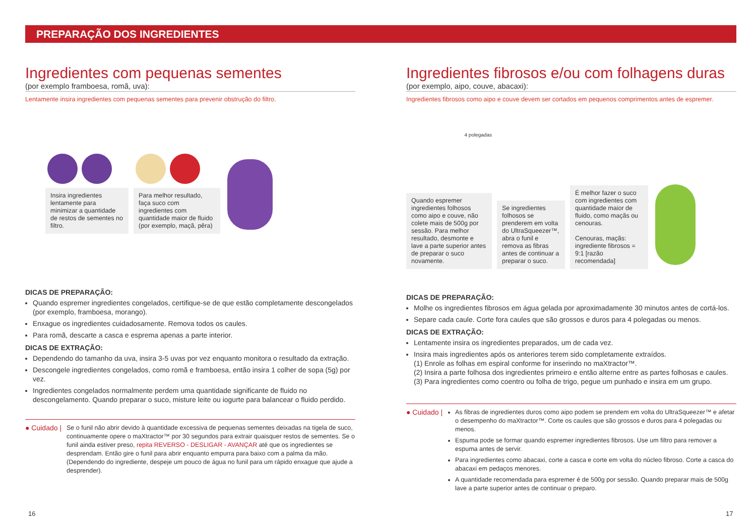PREPARAÇÃO DOS INGREDIENTES
Ingredientes com pequenas sementes
(por exemplo framboesa, romã, uva):
Lentamente insira ingredientes com pequenas sementes para prevenir obstrução do filtro.
Insira ingredientes lentamente para minimizar a quantidade de restos de sementes no filtro.
Para melhor resultado, faça suco com ingredientes com quantidade maior de fluido (por exemplo, maçã, pêra)
DICAS DE PREPARAÇÃO:
Quando espremer ingredientes congelados, certifique-se de que estão completamente descongelados (por exemplo, framboesa, morango).
Enxague os ingredientes cuidadosamente. Remova todos os caules.
Para romã, descarte a casca e esprema apenas a parte interior.
DICAS DE EXTRAÇÃO:
Dependendo do tamanho da uva, insira 3-5 uvas por vez enquanto monitora o resultado da extração.
Descongele ingredientes congelados, como romã e framboesa, então insira 1 colher de sopa (5g) por vez.
Ingredientes congelados normalmente perdem uma quantidade significante de fluido no descongelamento. Quando preparar o suco, misture leite ou iogurte para balancear o fluido perdido.
● Cuidado | Se o funil não abrir devido à quantidade excessiva de pequenas sementes deixadas na tigela de suco, continuamente opere o maXtractor™ por 30 segundos para extrair quaisquer restos de sementes. Se o funil ainda estiver preso, repita REVERSO - DESLIGAR - AVANÇAR até que os ingredientes se desprendam. Então gire o funil para abrir enquanto empurra para baixo com a palma da mão. (Dependendo do ingrediente, despeje um pouco de água no funil para um rápido enxague que ajude a desprender).
Ingredientes fibrosos e/ou com folhagens duras
(por exemplo, aipo, couve, abacaxi):
Ingredientes fibrosos como aipo e couve devem ser cortados em pequenos comprimentos antes de espremer.
4 polegadas
Quando espremer ingredientes folhosos como aipo e couve, não colete mais de 500g por sessão. Para melhor resultado, desmonte e lave a parte superior antes de preparar o suco novamente.
Se ingredientes folhosos se prenderem em volta do UltraSqueezer™, abra o funil e remova as fibras antes de continuar a preparar o suco.
É melhor fazer o suco com ingredientes com quantidade maior de fluido, como maçãs ou cenouras.
Cenouras, maçãs: ingrediente fibrosos = 9:1 [razão recomendada]
DICAS DE PREPARAÇÃO:
Molhe os ingredientes fibrosos em água gelada por aproximadamente 30 minutos antes de cortá-los.
Separe cada caule. Corte fora caules que são grossos e duros para 4 polegadas ou menos.
DICAS DE EXTRAÇÃO:
Lentamente insira os ingredientes preparados, um de cada vez.
Insira mais ingredientes após os anteriores terem sido completamente extraídos.
(1) Enrole as folhas em espiral conforme for inserindo no maXtractor™.
(2) Insira a parte folhosa dos ingredientes primeiro e então alterne entre as partes folhosas e caules.
(3) Para ingredientes como coentro ou folha de trigo, pegue um punhado e insira em um grupo.
● Cuidado |
As fibras de ingredientes duros como aipo podem se prendem em volta do UltraSqueezer™ e afetar o desempenho do maXtractor™. Corte os caules que são grossos e duros para 4 polegadas ou menos.
Espuma pode se formar quando espremer ingredientes fibrosos. Use um filtro para remover a espuma antes de servir.
Para ingredientes como abacaxi, corte a casca e corte em volta do núcleo fibroso. Corte a casca do abacaxi em pedaços menores.
A quantidade recomendada para espremer é de 500g por sessão. Quando preparar mais de 500g lave a parte superior antes de continuar o preparo.
16 17